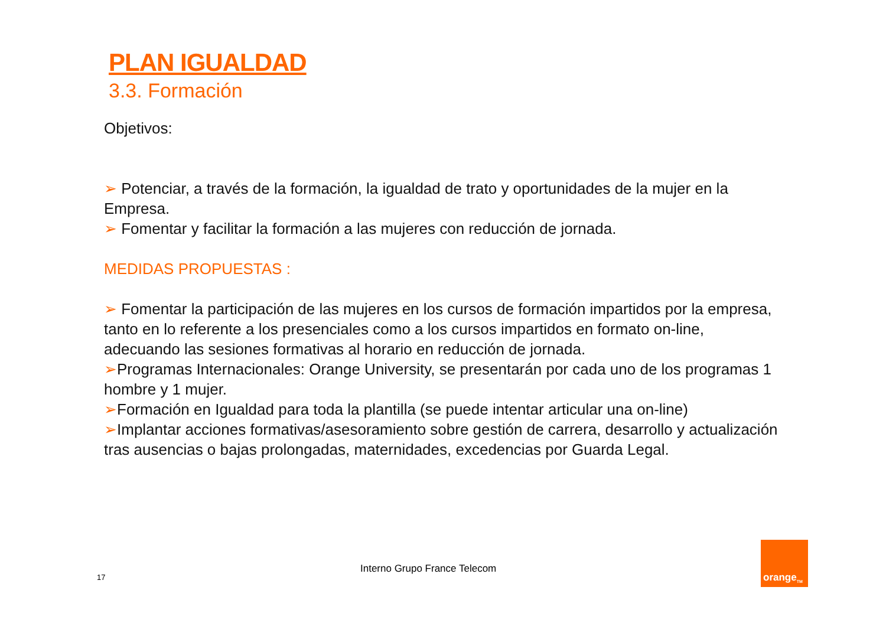PLAN IGUALDAD
3.3. Formación
Objetivos:
➢ Potenciar, a través de la formación, la igualdad de trato y oportunidades de la mujer en la Empresa.
➢ Fomentar y facilitar la formación a las mujeres con reducción de jornada.
MEDIDAS PROPUESTAS :
➢ Fomentar la participación de las mujeres en los cursos de formación impartidos por la empresa, tanto en lo referente a los presenciales como a los cursos impartidos en formato on-line, adecuando las sesiones formativas al horario en reducción de jornada.
➢Programas Internacionales: Orange University, se presentarán por cada uno de los programas 1 hombre y 1 mujer.
➢Formación en Igualdad para toda la plantilla (se puede intentar articular una on-line)
➢Implantar acciones formativas/asesoramiento sobre gestión de carrera, desarrollo y actualización tras ausencias o bajas prolongadas, maternidades, excedencias por Guarda Legal.
17
Interno Grupo France Telecom
orange<sup>TM</sup>